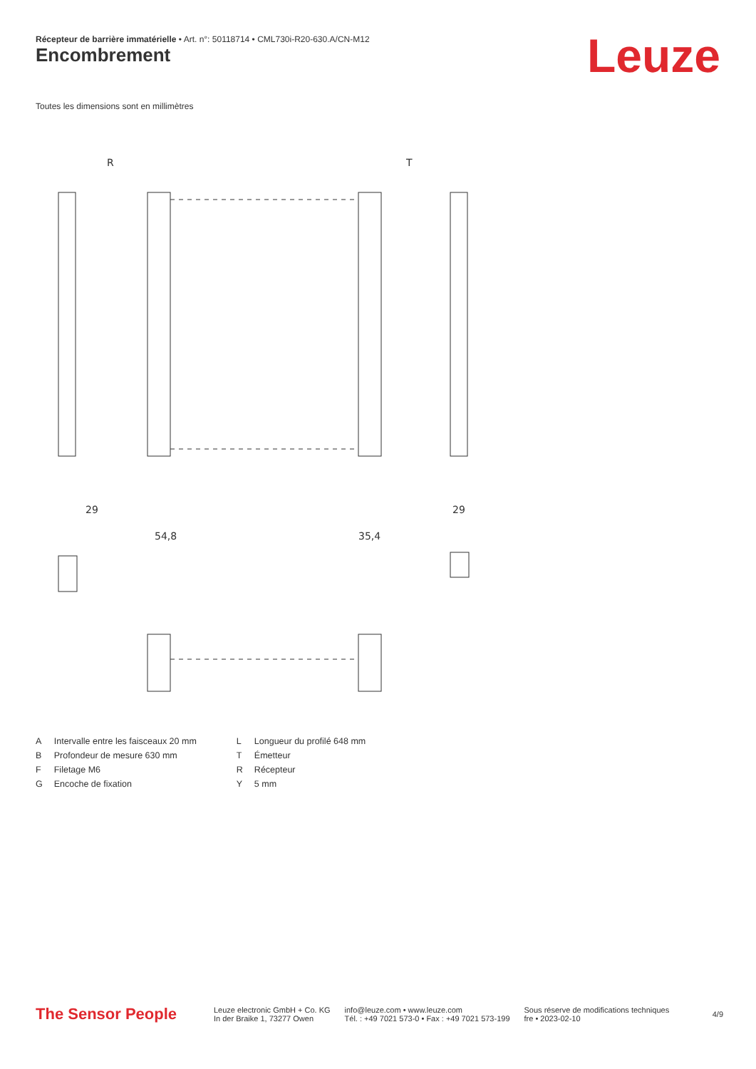Récepteur de barrière immatérielle • Art. n°: 50118714 • CML730i-R20-630.A/CN-M12
Encombrement Leuze
Toutes les dimensions sont en millimètres
R
T
29
54,8
35,4
29
| A | Intervalle entre les faisceaux 20 mm |
| B | Profondeur de mesure 630 mm |
| F | Filetage M6 |
| G | Encoche de fixation |
| L | Longueur du profilé 648 mm |
| T | Émetteur |
| R | Récepteur |
| Y | 5 mm |
The Sensor People
Leuze electronic GmbH + Co. KG
In der Braike 1, 73277 Owen
info@leuze.com • www.leuze.com
Tél. : +49 7021 573-0 • Fax : +49 7021 573-199
Sous réserve de modifications techniques
fre • 2023-02-10
4/9